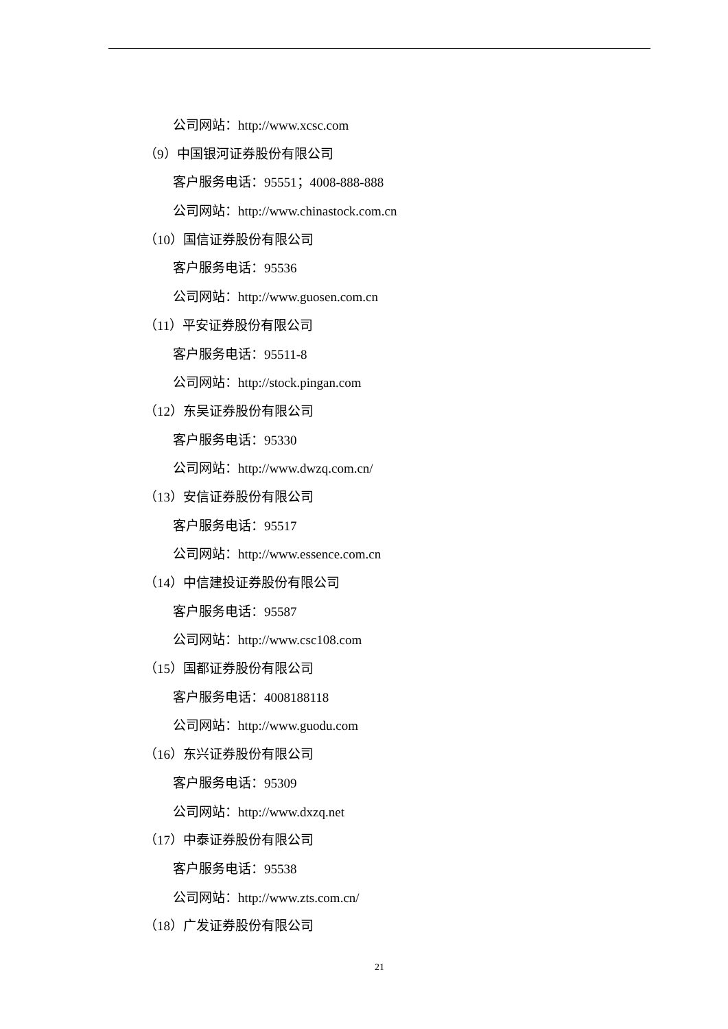公司网站：http://www.xcsc.com
（9）中国银河证券股份有限公司
客户服务电话：95551；4008-888-888
公司网站：http://www.chinastock.com.cn
（10）国信证券股份有限公司
客户服务电话：95536
公司网站：http://www.guosen.com.cn
（11）平安证券股份有限公司
客户服务电话：95511-8
公司网站：http://stock.pingan.com
（12）东吴证券股份有限公司
客户服务电话：95330
公司网站：http://www.dwzq.com.cn/
（13）安信证券股份有限公司
客户服务电话：95517
公司网站：http://www.essence.com.cn
（14）中信建投证券股份有限公司
客户服务电话：95587
公司网站：http://www.csc108.com
（15）国都证券股份有限公司
客户服务电话：4008188118
公司网站：http://www.guodu.com
（16）东兴证券股份有限公司
客户服务电话：95309
公司网站：http://www.dxzq.net
（17）中泰证券股份有限公司
客户服务电话：95538
公司网站：http://www.zts.com.cn/
（18）广发证券股份有限公司
21